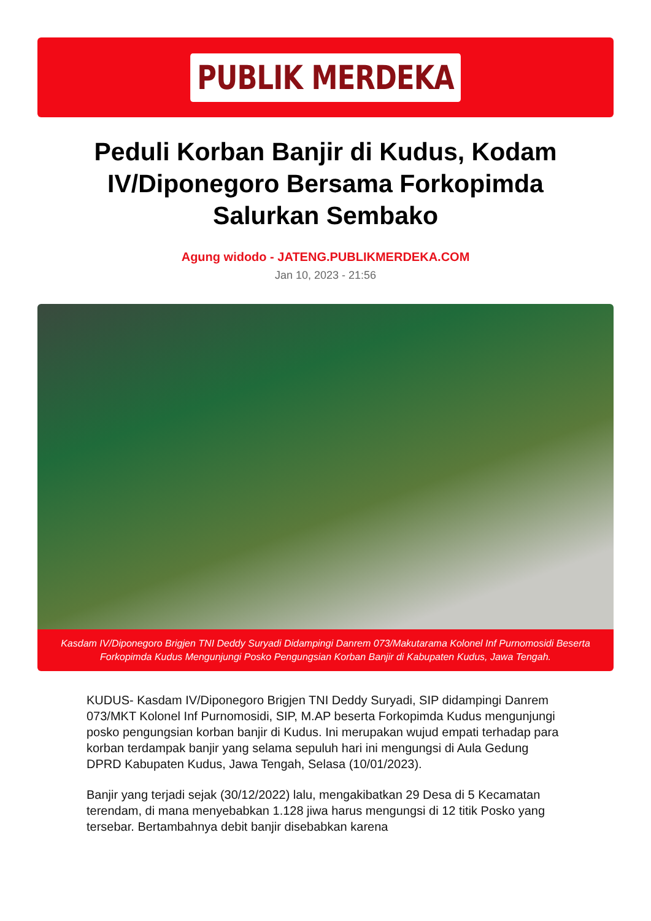PUBLIK MERDEKA
Peduli Korban Banjir di Kudus, Kodam IV/Diponegoro Bersama Forkopimda Salurkan Sembako
Agung widodo - JATENG.PUBLIKMERDEKA.COM
Jan 10, 2023 - 21:56
Kasdam IV/Diponegoro Brigjen TNI Deddy Suryadi Didampingi Danrem 073/Makutarama Kolonel Inf Purnomosidi Beserta Forkopimda Kudus Mengunjungi Posko Pengungsian Korban Banjir di Kabupaten Kudus, Jawa Tengah.
KUDUS- Kasdam IV/Diponegoro Brigjen TNI Deddy Suryadi, SIP didampingi Danrem 073/MKT Kolonel Inf Purnomosidi, SIP, M.AP beserta Forkopimda Kudus mengunjungi posko pengungsian korban banjir di Kudus. Ini merupakan wujud empati terhadap para korban terdampak banjir yang selama sepuluh hari ini mengungsi di Aula Gedung DPRD Kabupaten Kudus, Jawa Tengah, Selasa (10/01/2023).
Banjir yang terjadi sejak (30/12/2022) lalu, mengakibatkan 29 Desa di 5 Kecamatan terendam, di mana menyebabkan 1.128 jiwa harus mengungsi di 12 titik Posko yang tersebar. Bertambahnya debit banjir disebabkan karena